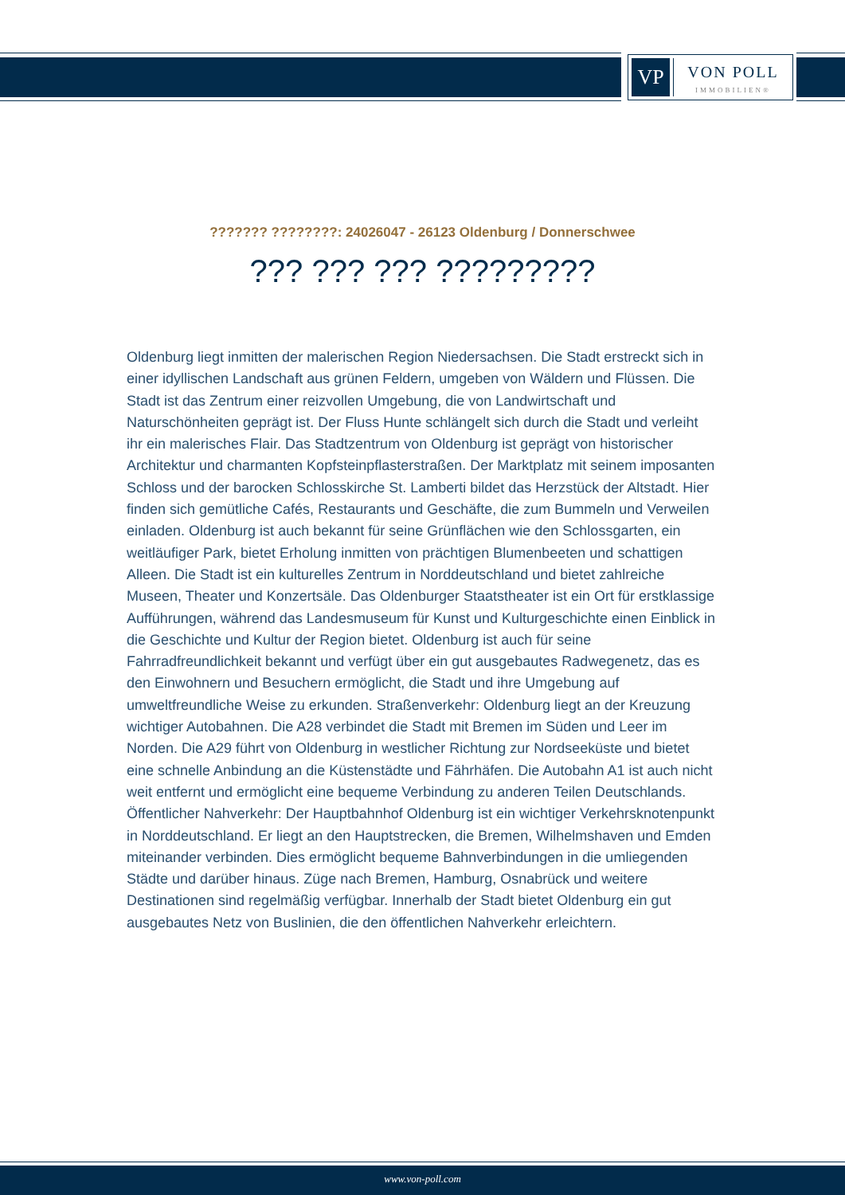VP
VON POLL
IMMOBILIEN®
??????? ????????: 24026047 - 26123 Oldenburg / Donnerschwee
??? ??? ??? ?????????
Oldenburg liegt inmitten der malerischen Region Niedersachsen. Die Stadt erstreckt sich in einer idyllischen Landschaft aus grünen Feldern, umgeben von Wäldern und Flüssen. Die Stadt ist das Zentrum einer reizvollen Umgebung, die von Landwirtschaft und Naturschönheiten geprägt ist. Der Fluss Hunte schlängelt sich durch die Stadt und verleiht ihr ein malerisches Flair. Das Stadtzentrum von Oldenburg ist geprägt von historischer Architektur und charmanten Kopfsteinpflasterstraßen. Der Marktplatz mit seinem imposanten Schloss und der barocken Schlosskirche St. Lamberti bildet das Herzstück der Altstadt. Hier finden sich gemütliche Cafés, Restaurants und Geschäfte, die zum Bummeln und Verweilen einladen. Oldenburg ist auch bekannt für seine Grünflächen wie den Schlossgarten, ein weitläufiger Park, bietet Erholung inmitten von prächtigen Blumenbeeten und schattigen Alleen. Die Stadt ist ein kulturelles Zentrum in Norddeutschland und bietet zahlreiche Museen, Theater und Konzertsäle. Das Oldenburger Staatstheater ist ein Ort für erstklassige Aufführungen, während das Landesmuseum für Kunst und Kulturgeschichte einen Einblick in die Geschichte und Kultur der Region bietet. Oldenburg ist auch für seine Fahrradfreundlichkeit bekannt und verfügt über ein gut ausgebautes Radwegenetz, das es den Einwohnern und Besuchern ermöglicht, die Stadt und ihre Umgebung auf umweltfreundliche Weise zu erkunden. Straßenverkehr: Oldenburg liegt an der Kreuzung wichtiger Autobahnen. Die A28 verbindet die Stadt mit Bremen im Süden und Leer im Norden. Die A29 führt von Oldenburg in westlicher Richtung zur Nordseeküste und bietet eine schnelle Anbindung an die Küstenstädte und Fährhäfen. Die Autobahn A1 ist auch nicht weit entfernt und ermöglicht eine bequeme Verbindung zu anderen Teilen Deutschlands. Öffentlicher Nahverkehr: Der Hauptbahnhof Oldenburg ist ein wichtiger Verkehrsknotenpunkt in Norddeutschland. Er liegt an den Hauptstrecken, die Bremen, Wilhelmshaven und Emden miteinander verbinden. Dies ermöglicht bequeme Bahnverbindungen in die umliegenden Städte und darüber hinaus. Züge nach Bremen, Hamburg, Osnabrück und weitere Destinationen sind regelmäßig verfügbar. Innerhalb der Stadt bietet Oldenburg ein gut ausgebautes Netz von Buslinien, die den öffentlichen Nahverkehr erleichtern.
www.von-poll.com